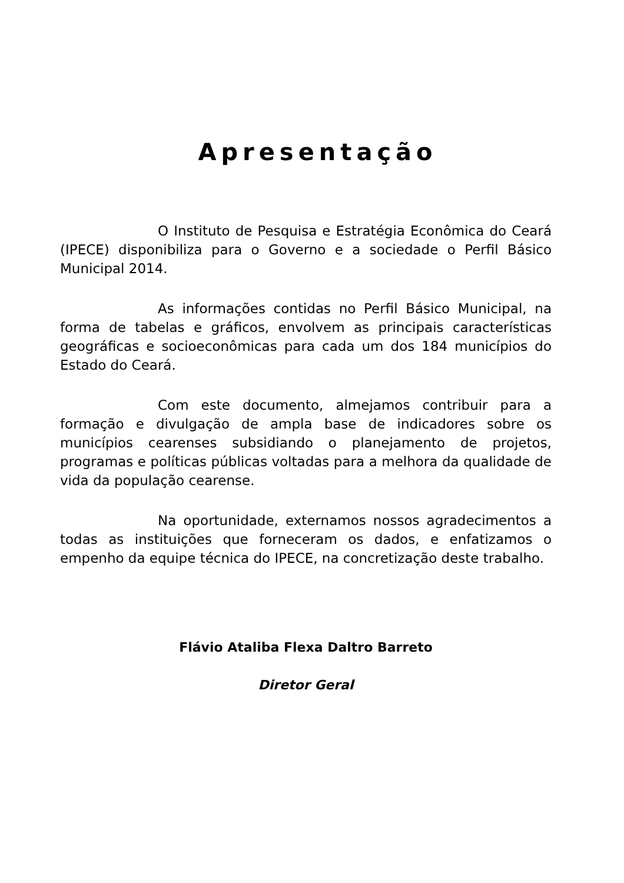Apresentação
O Instituto de Pesquisa e Estratégia Econômica do Ceará (IPECE) disponibiliza para o Governo e a sociedade o Perfil Básico Municipal 2014.
As informações contidas no Perfil Básico Municipal, na forma de tabelas e gráficos, envolvem as principais características geográficas e socioeconômicas para cada um dos 184 municípios do Estado do Ceará.
Com este documento, almejamos contribuir para a formação e divulgação de ampla base de indicadores sobre os municípios cearenses subsidiando o planejamento de projetos, programas e políticas públicas voltadas para a melhora da qualidade de vida da população cearense.
Na oportunidade, externamos nossos agradecimentos a todas as instituições que forneceram os dados, e enfatizamos o empenho da equipe técnica do IPECE, na concretização deste trabalho.
Flávio Ataliba Flexa Daltro Barreto
Diretor Geral